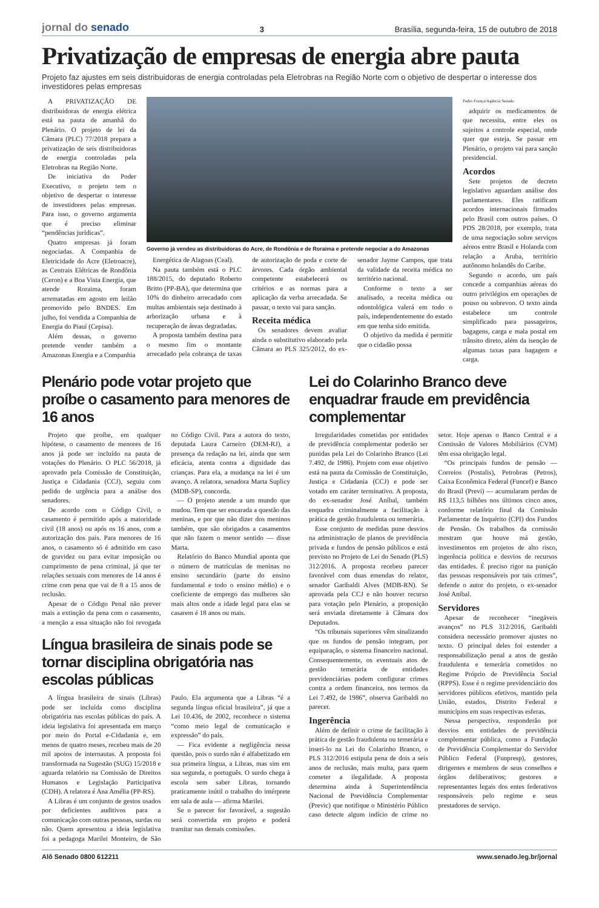jornal do senado 3 Brasília, segunda-feira, 15 de outubro de 2018
Privatização de empresas de energia abre pauta
Projeto faz ajustes em seis distribuidoras de energia controladas pela Eletrobras na Região Norte com o objetivo de despertar o interesse dos investidores pelas empresas
A PRIVATIZAÇÃO DE distribuidoras de energia elétrica está na pauta de amanhã do Plenário. O projeto de lei da Câmara (PLC) 77/2018 prepara a privatização de seis distribuidoras de energia controladas pela Eletrobras na Região Norte.
De iniciativa do Poder Executivo, o projeto tem o objetivo de despertar o interesse de investidores pelas empresas. Para isso, o governo argumenta que é preciso eliminar “pendências jurídicas”.
Quatro empresas já foram negociadas. A Companhia de Eletricidade do Acre (Eletroacre), as Centrais Elétricas de Rondônia (Ceron) e a Boa Vista Energia, que atende Roraima, foram arrematadas em agosto em leilão promovido pelo BNDES. Em julho, foi vendida a Companhia de Energia do Piauí (Cepisa).
Além dessas, o governo pretende vender também a Amazonas Energia e a Companhia
Governo já vendeu as distribuidoras do Acre, de Rondônia e de Roraima e pretende negociar a do Amazonas
Energética de Alagoas (Ceal).
Na pauta também está o PLC 188/2015, do deputado Roberto Britto (PP-BA), que determina que 10% do dinheiro arrecadado com multas ambientais seja destinado à arborização urbana e à recuperação de áreas degradadas.
A proposta também destina para o mesmo fim o montante arrecadado pela cobrança de taxas de autorização de poda e corte de árvores. Cada órgão ambiental competente estabelecerá os critérios e as normas para a aplicação da verba arrecadada. Se passar, o texto vai para sanção.
Receita médica
Os senadores devem avaliar ainda o substitutivo elaborado pela Câmara ao PLS 325/2012, do ex-senador Jayme Campos, que trata da validade da receita médica no território nacional.
Conforme o texto a ser analisado, a receita médica ou odontológica valerá em todo o país, independentemente do estado em que tenha sido emitida.
O objetivo da medida é permitir que o cidadão possa
Pedro França/Agência Senado
adquirir os medicamentos de que necessita, entre eles os sujeitos a controle especial, onde quer que esteja. Se passar em Plenário, o projeto vai para sanção presidencial.
Acordos
Sete projetos de decreto legislativo aguardam análise dos parlamentares. Eles ratificam acordos internacionais firmados pelo Brasil com outros países. O PDS 28/2018, por exemplo, trata de uma negociação sobre serviços aéreos entre Brasil e Holanda com relação a Aruba, território autônomo holandês do Caribe.
Segundo o acordo, um país concede a companhias aéreas do outro privilégios em operações de pouso ou sobrevoo. O texto ainda estabelece um controle simplificado para passageiros, bagagens, carga e mala postal em trânsito direto, além da isenção de algumas taxas para bagagem e carga.
Plenário pode votar projeto que proíbe o casamento para menores de 16 anos
Projeto que proíbe, em qualquer hipótese, o casamento de menores de 16 anos já pode ser incluído na pauta de votações do Plenário. O PLC 56/2018, já aprovado pela Comissão de Constituição, Justiça e Cidadania (CCJ), seguiu com pedido de urgência para a análise dos senadores.
De acordo com o Código Civil, o casamento é permitido após a maioridade civil (18 anos) ou após os 16 anos, com a autorização dos pais. Para menores de 16 anos, o casamento só é admitido em caso de gravidez ou para evitar imposição ou cumprimento de pena criminal, já que ter relações sexuais com menores de 14 anos é crime com pena que vai de 8 a 15 anos de reclusão.
Apesar de o Código Penal não prever mais a extinção da pena com o casamento, a menção a essa situação não foi revogada no Código Civil. Para a autora do texto, deputada Laura Carneiro (DEM-RJ), a presença da redação na lei, ainda que sem eficácia, atenta contra a dignidade das crianças. Para ela, a mudança na lei é um avanço. A relatora, senadora Marta Suplicy (MDB-SP), concorda.
— O projeto atende a um mundo que mudou. Tem que ser encarada a questão das meninas, e por que não dizer dos meninos também, que são obrigados a casamentos que não fazem o menor sentido — disse Marta.
Relatório do Banco Mundial aponta que o número de matrículas de meninas no ensino secundário (parte do ensino fundamental e todo o ensino médio) e o coeficiente de emprego das mulheres são mais altos onde a idade legal para elas se casarem é 18 anos ou mais.
Língua brasileira de sinais pode se tornar disciplina obrigatória nas escolas públicas
A língua brasileira de sinais (Libras) pode ser incluída como disciplina obrigatória nas escolas públicas do país. A ideia legislativa foi apresentada em março por meio do Portal e-Cidadania e, em menos de quatro meses, recebeu mais de 20 mil apoios de internautas. A proposta foi transformada na Sugestão (SUG) 15/2018 e aguarda relatório na Comissão de Direitos Humanos e Legislação Participativa (CDH). A relatora é Ana Amélia (PP-RS).
A Libras é um conjunto de gestos usados por deficientes auditivos para a comunicação com outras pessoas, surdas ou não. Quem apresentou a ideia legislativa foi a pedagoga Marilei Monteiro, de São Paulo. Ela argumenta que a Libras “é a segunda língua oficial brasileira”, já que a Lei 10.436, de 2002, reconhece o sistema “como meio legal de comunicação e expressão” do país.
— Fica evidente a negligência nessa questão, pois o surdo não é alfabetizado em sua primeira língua, a Libras, mas sim em sua segunda, o português. O surdo chega à escola sem saber Libras, tornando praticamente inútil o trabalho do intérprete em sala de aula — afirma Marilei.
Se o parecer for favorável, a sugestão será convertida em projeto e poderá tramitar nas demais comissões.
Lei do Colarinho Branco deve enquadrar fraude em previdência complementar
Irregularidades cometidas por entidades de previdência complementar poderão ser punidas pela Lei do Colarinho Branco (Lei 7.492, de 1986). Projeto com esse objetivo está na pauta da Comissão de Constituição, Justiça e Cidadania (CCJ) e pode ser votado em caráter terminativo. A proposta, do ex-senador José Aníbal, também enquadra criminalmente a facilitação à prática de gestão fraudulenta ou temerária.
Esse conjunto de medidas pune desvios na administração de planos de previdência privada e fundos de pensão públicos e está previsto no Projeto de Lei do Senado (PLS) 312/2016. A proposta recebeu parecer favorável com duas emendas do relator, senador Garibaldi Alves (MDB-RN). Se aprovada pela CCJ e não houver recurso para votação pelo Plenário, a proposição será enviada diretamente à Câmara dos Deputados.
“Os tribunais superiores vêm sinalizando que os fundos de pensão integram, por equiparação, o sistema financeiro nacional. Consequentemente, os eventuais atos de gestão temerária de entidades previdenciárias podem configurar crimes contra a ordem financeira, nos termos da Lei 7.492, de 1986”, observa Garibaldi no parecer.
Ingerência
Além de definir o crime de facilitação à prática de gestão fraudulenta ou temerária e inseri-lo na Lei do Colarinho Branco, o PLS 312/2016 estipula pena de dois a seis anos de reclusão, mais multa, para quem cometer a ilegalidade. A proposta determina ainda à Superintendência Nacional de Previdência Complementar (Previc) que notifique o Ministério Público caso detecte algum indício de crime no setor. Hoje apenas o Banco Central e a Comissão de Valores Mobiliários (CVM) têm essa obrigação legal.
“Os principais fundos de pensão — Correios (Postalis), Petrobras (Petros), Caixa Econômica Federal (Funcef) e Banco do Brasil (Previ) — acumularam perdas de R$ 113,5 bilhões nos últimos cinco anos, conforme relatório final da Comissão Parlamentar de Inquérito (CPI) dos Fundos de Pensão. Os trabalhos da comissão mostram que houve má gestão, investimentos em projetos de alto risco, ingerência política e desvios de recursos das entidades. É preciso rigor na punição das pessoas responsáveis por tais crimes”, defende o autor do projeto, o ex-senador José Anibal.
Servidores
Apesar de reconhecer “inegáveis avanços” no PLS 312/2016, Garibaldi considera necessário promover ajustes no texto. O principal deles foi estender a responsabilização penal a atos de gestão fraudulenta e temerária cometidos no Regime Próprio de Previdência Social (RPPS). Esse é o regime previdenciário dos servidores públicos efetivos, mantido pela União, estados, Distrito Federal e municípios em suas respectivas esferas.
Nessa perspectiva, responderão por desvios em entidades de previdência complementar pública, como a Fundação de Previdência Complementar do Servidor Público Federal (Funpresp), gestores, dirigentes e membros de seus conselhos e órgãos deliberativos; gestores e representantes legais dos entes federativos responsáveis pelo regime e seus prestadores de serviço.
Alô Senado 0800 612211 www.senado.leg.br/jornal